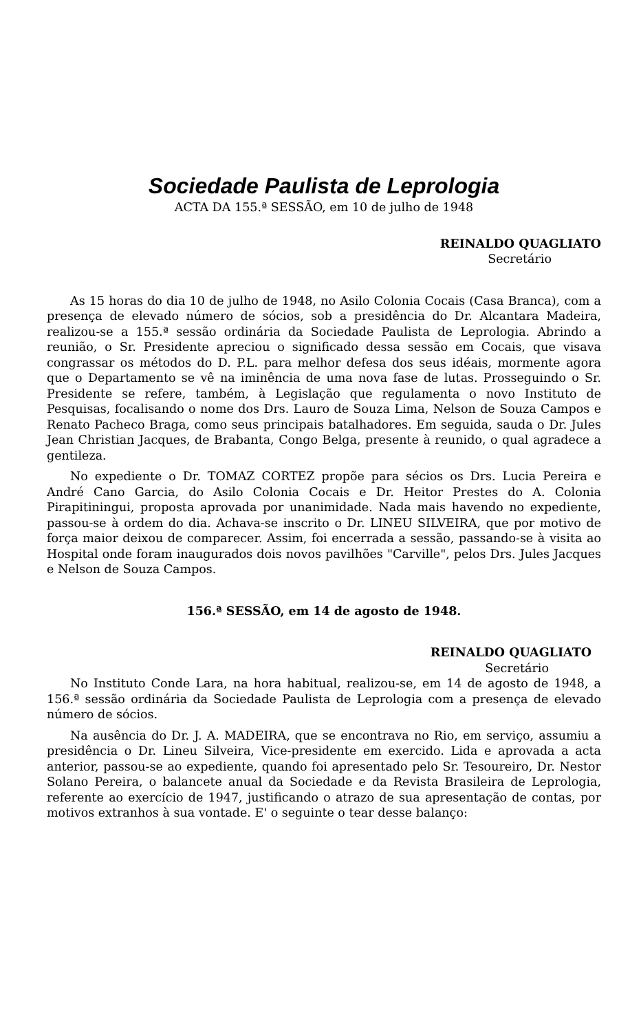Sociedade Paulista de Leprologia
ACTA DA 155.ª SESSÃO, em 10 de julho de 1948
REINALDO QUAGLIATO
Secretário
As 15 horas do dia 10 de julho de 1948, no Asilo Colonia Cocais (Casa Branca), com a presença de elevado número de sócios, sob a presidência do Dr. Alcantara Madeira, realizou-se a 155.ª sessão ordinária da Sociedade Paulista de Leprologia. Abrindo a reunião, o Sr. Presidente apreciou o significado dessa sessão em Cocais, que visava congrassar os métodos do D. P.L. para melhor defesa dos seus idéais, mormente agora que o Departamento se vê na iminência de uma nova fase de lutas. Prosseguindo o Sr. Presidente se refere, também, à Legislação que regulamenta o novo Instituto de Pesquisas, focalisando o nome dos Drs. Lauro de Souza Lima, Nelson de Souza Campos e Renato Pacheco Braga, como seus principais batalhadores. Em seguida, sauda o Dr. Jules Jean Christian Jacques, de Brabanta, Congo Belga, presente à reunido, o qual agradece a gentileza.
No expediente o Dr. TOMAZ CORTEZ propõe para sécios os Drs. Lucia Pereira e André Cano Garcia, do Asilo Colonia Cocais e Dr. Heitor Prestes do A. Colonia Pirapitiningui, proposta aprovada por unanimidade. Nada mais havendo no expediente, passou-se à ordem do dia. Achava-se inscrito o Dr. LINEU SILVEIRA, que por motivo de força maior deixou de comparecer. Assim, foi encerrada a sessão, passando-se à visita ao Hospital onde foram inaugurados dois novos pavilhões "Carville", pelos Drs. Jules Jacques e Nelson de Souza Campos.
156.ª SESSÃO, em 14 de agosto de 1948.
REINALDO QUAGLIATO
Secretário
No Instituto Conde Lara, na hora habitual, realizou-se, em 14 de agosto de 1948, a 156.ª sessão ordinária da Sociedade Paulista de Leprologia com a presença de elevado número de sócios.
Na ausência do Dr. J. A. MADEIRA, que se encontrava no Rio, em serviço, assumiu a presidência o Dr. Lineu Silveira, Vice-presidente em exercido. Lida e aprovada a acta anterior, passou-se ao expediente, quando foi apresentado pelo Sr. Tesoureiro, Dr. Nestor Solano Pereira, o balancete anual da Sociedade e da Revista Brasileira de Leprologia, referente ao exercício de 1947, justificando o atrazo de sua apresentação de contas, por motivos extranhos à sua vontade. E' o seguinte o tear desse balanço: